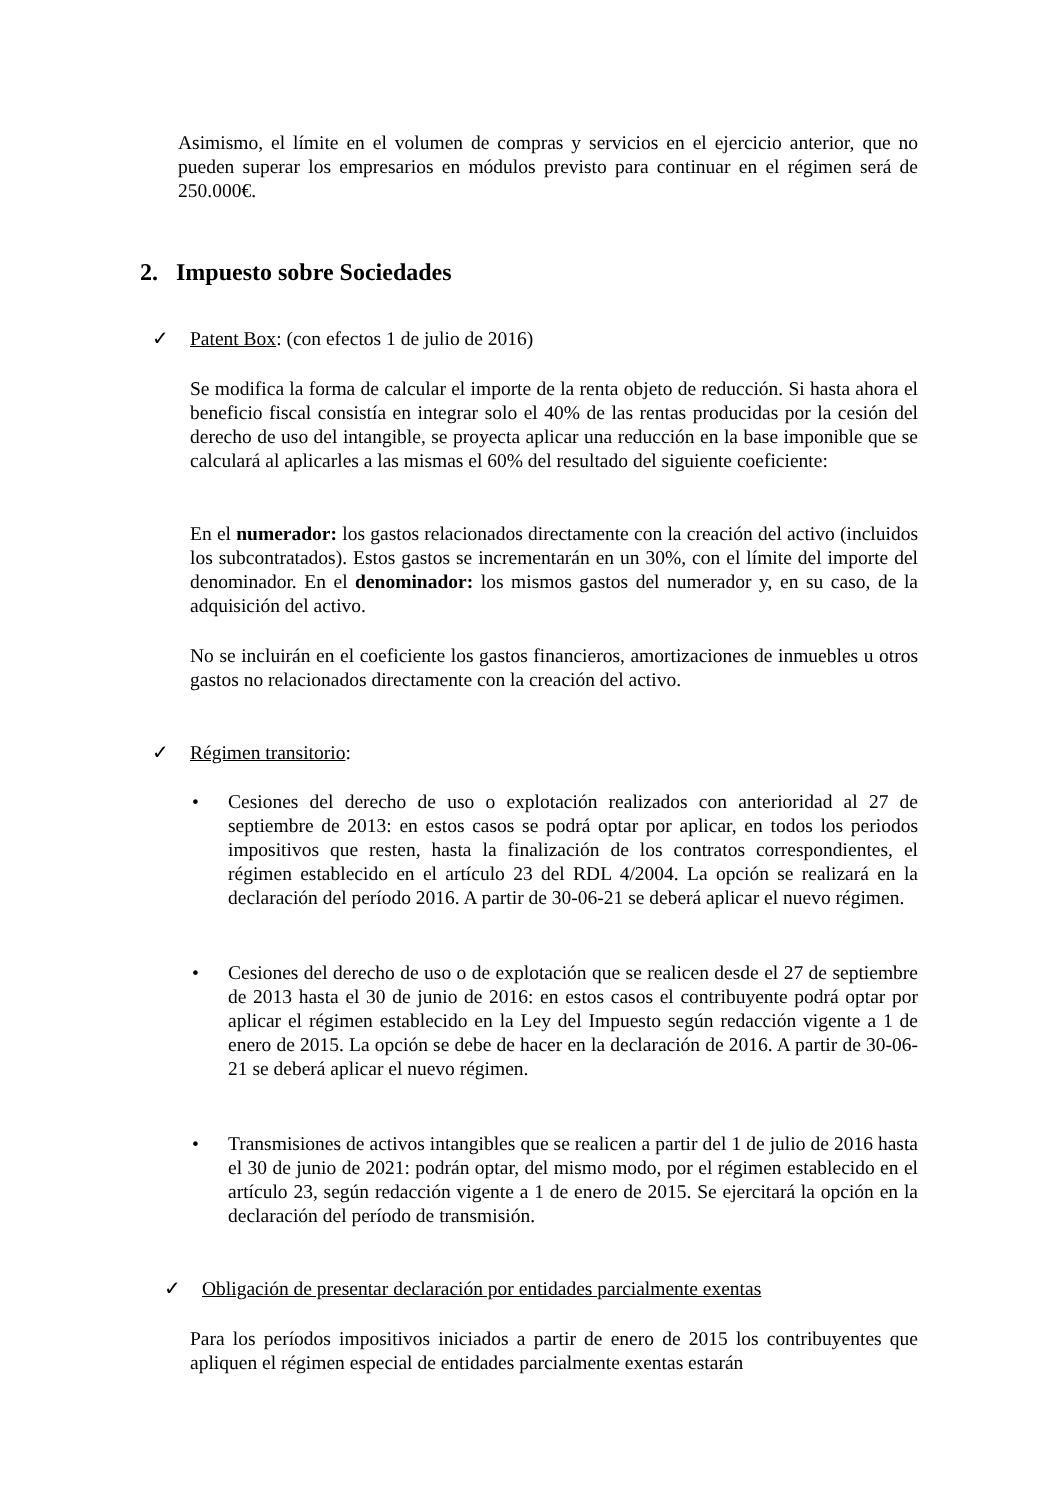Asimismo, el límite en el volumen de compras y servicios en el ejercicio anterior, que no pueden superar los empresarios en módulos previsto para continuar en el régimen será de 250.000€.
2. Impuesto sobre Sociedades
✓ Patent Box: (con efectos 1 de julio de 2016)
Se modifica la forma de calcular el importe de la renta objeto de reducción. Si hasta ahora el beneficio fiscal consistía en integrar solo el 40% de las rentas producidas por la cesión del derecho de uso del intangible, se proyecta aplicar una reducción en la base imponible que se calculará al aplicarles a las mismas el 60% del resultado del siguiente coeficiente:
En el numerador: los gastos relacionados directamente con la creación del activo (incluidos los subcontratados). Estos gastos se incrementarán en un 30%, con el límite del importe del denominador. En el denominador: los mismos gastos del numerador y, en su caso, de la adquisición del activo.
No se incluirán en el coeficiente los gastos financieros, amortizaciones de inmuebles u otros gastos no relacionados directamente con la creación del activo.
✓ Régimen transitorio:
•
Cesiones del derecho de uso o explotación realizados con anterioridad al 27 de septiembre de 2013: en estos casos se podrá optar por aplicar, en todos los periodos impositivos que resten, hasta la finalización de los contratos correspondientes, el régimen establecido en el artículo 23 del RDL 4/2004. La opción se realizará en la declaración del período 2016. A partir de 30-06-21 se deberá aplicar el nuevo régimen.
•
Cesiones del derecho de uso o de explotación que se realicen desde el 27 de septiembre de 2013 hasta el 30 de junio de 2016: en estos casos el contribuyente podrá optar por aplicar el régimen establecido en la Ley del Impuesto según redacción vigente a 1 de enero de 2015. La opción se debe de hacer en la declaración de 2016. A partir de 30-06-21 se deberá aplicar el nuevo régimen.
•
Transmisiones de activos intangibles que se realicen a partir del 1 de julio de 2016 hasta el 30 de junio de 2021: podrán optar, del mismo modo, por el régimen establecido en el artículo 23, según redacción vigente a 1 de enero de 2015. Se ejercitará la opción en la declaración del período de transmisión.
✓
Obligación de presentar declaración por entidades parcialmente exentas
Para los períodos impositivos iniciados a partir de enero de 2015 los contribuyentes que apliquen el régimen especial de entidades parcialmente exentas estarán